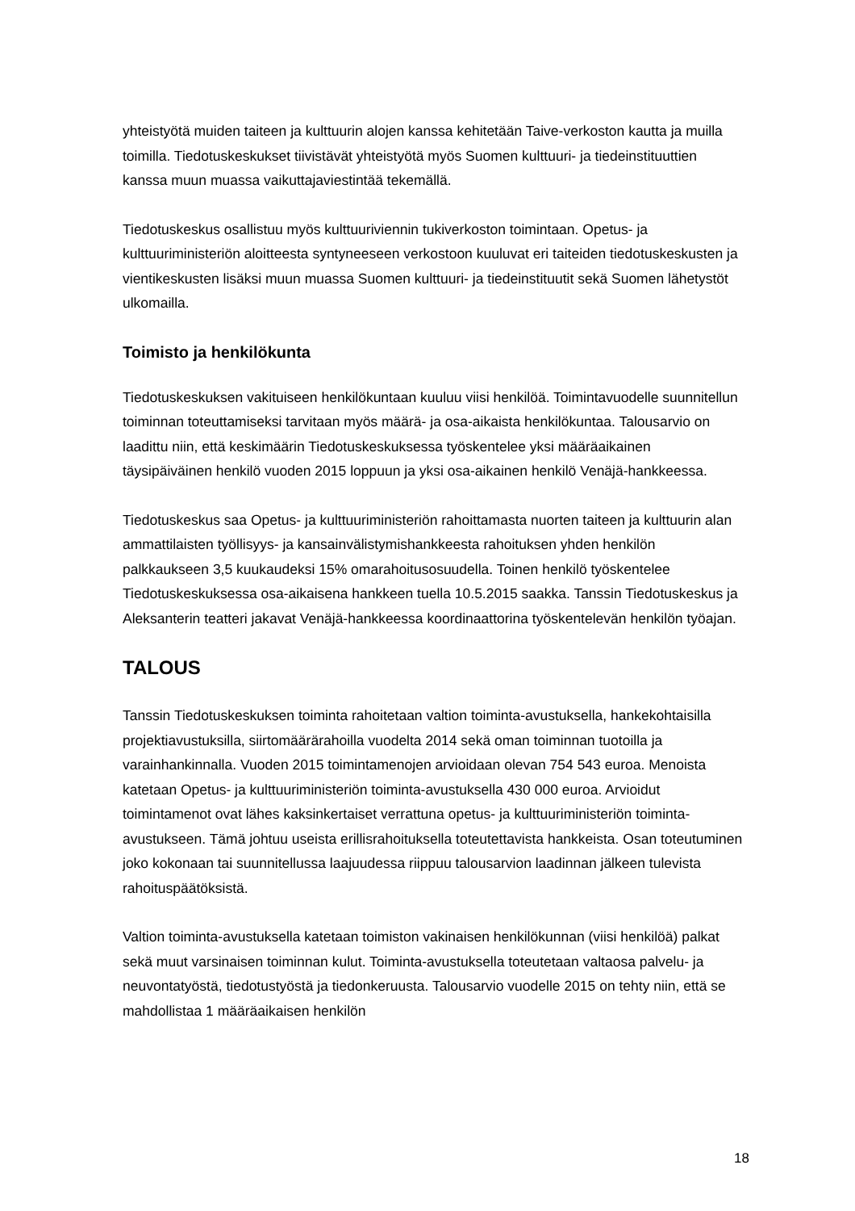yhteistyötä muiden taiteen ja kulttuurin alojen kanssa kehitetään Taive-verkoston kautta ja muilla toimilla. Tiedotuskeskukset tiivistävät yhteistyötä myös Suomen kulttuuri- ja tiedeinstituuttien kanssa muun muassa vaikuttajaviestintää tekemällä.
Tiedotuskeskus osallistuu myös kulttuuriviennin tukiverkoston toimintaan. Opetus- ja kulttuuriministeriön aloitteesta syntyneeseen verkostoon kuuluvat eri taiteiden tiedotuskeskusten ja vientikeskusten lisäksi muun muassa Suomen kulttuuri- ja tiedeinstituutit sekä Suomen lähetystöt ulkomailla.
Toimisto ja henkilökunta
Tiedotuskeskuksen vakituiseen henkilökuntaan kuuluu viisi henkilöä. Toimintavuodelle suunnitellun toiminnan toteuttamiseksi tarvitaan myös määrä- ja osa-aikaista henkilökuntaa. Talousarvio on laadittu niin, että keskimäärin Tiedotuskeskuksessa työskentelee yksi määräaikainen täysipäiväinen henkilö vuoden 2015 loppuun ja yksi osa-aikainen henkilö Venäjä-hankkeessa.
Tiedotuskeskus saa Opetus- ja kulttuuriministeriön rahoittamasta nuorten taiteen ja kulttuurin alan ammattilaisten työllisyys- ja kansainvälistymishankkeesta rahoituksen yhden henkilön palkkaukseen 3,5 kuukaudeksi 15% omarahoitusosuudella. Toinen henkilö työskentelee Tiedotuskeskuksessa osa-aikaisena hankkeen tuella 10.5.2015 saakka. Tanssin Tiedotuskeskus ja Aleksanterin teatteri jakavat Venäjä-hankkeessa koordinaattorina työskentelevän henkilön työajan.
TALOUS
Tanssin Tiedotuskeskuksen toiminta rahoitetaan valtion toiminta-avustuksella, hankekohtaisilla projektiavustuksilla, siirtomäärärahoilla vuodelta 2014 sekä oman toiminnan tuotoilla ja varainhankinnalla. Vuoden 2015 toimintamenojen arvioidaan olevan 754 543 euroa. Menoista katetaan Opetus- ja kulttuuriministeriön toiminta-avustuksella 430 000 euroa. Arvioidut toimintamenot ovat lähes kaksinkertaiset verrattuna opetus- ja kulttuuriministeriön toiminta-avustukseen. Tämä johtuu useista erillisrahoituksella toteutettavista hankkeista. Osan toteutuminen joko kokonaan tai suunnitellussa laajuudessa riippuu talousarvion laadinnan jälkeen tulevista rahoituspäätöksistä.
Valtion toiminta-avustuksella katetaan toimiston vakinaisen henkilökunnan (viisi henkilöä) palkat sekä muut varsinaisen toiminnan kulut. Toiminta-avustuksella toteutetaan valtaosa palvelu- ja neuvontatyöstä, tiedotustyöstä ja tiedonkeruusta. Talousarvio vuodelle 2015 on tehty niin, että se mahdollistaa 1 määräaikaisen henkilön
18